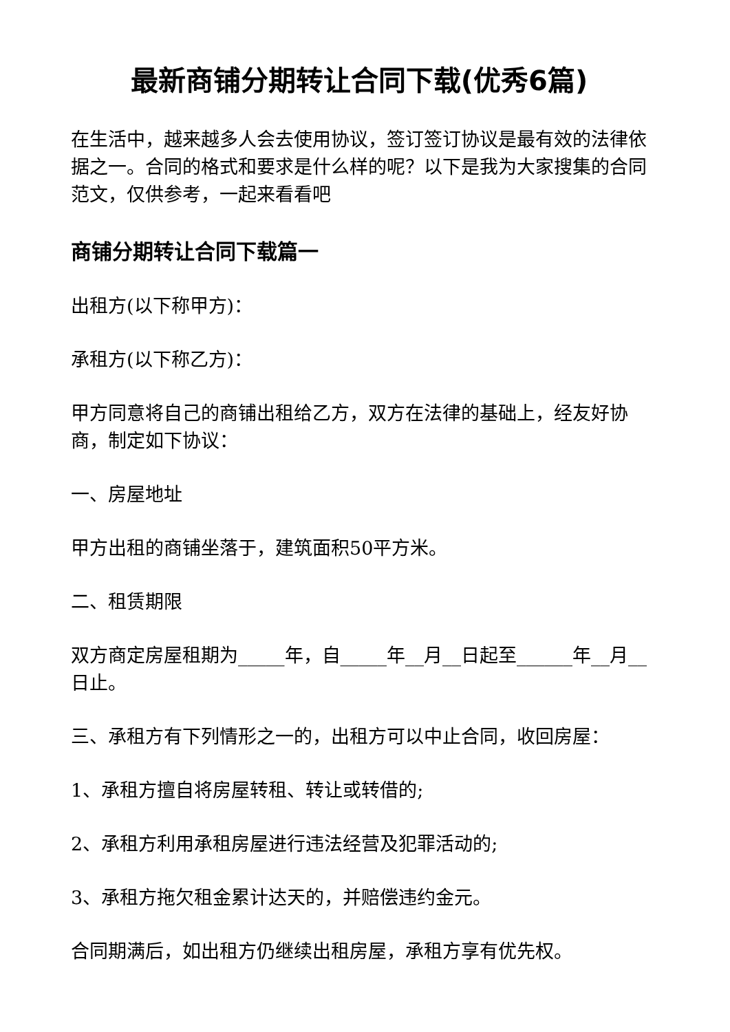最新商铺分期转让合同下载(优秀6篇)
在生活中，越来越多人会去使用协议，签订签订协议是最有效的法律依据之一。合同的格式和要求是什么样的呢？以下是我为大家搜集的合同范文，仅供参考，一起来看看吧
商铺分期转让合同下载篇一
出租方(以下称甲方)：
承租方(以下称乙方)：
甲方同意将自己的商铺出租给乙方，双方在法律的基础上，经友好协商，制定如下协议：
一、房屋地址
甲方出租的商铺坐落于，建筑面积50平方米。
二、租赁期限
双方商定房屋租期为_____年，自_____年__月__日起至______年__月__日止。
三、承租方有下列情形之一的，出租方可以中止合同，收回房屋：
1、承租方擅自将房屋转租、转让或转借的;
2、承租方利用承租房屋进行违法经营及犯罪活动的;
3、承租方拖欠租金累计达天的，并赔偿违约金元。
合同期满后，如出租方仍继续出租房屋，承租方享有优先权。